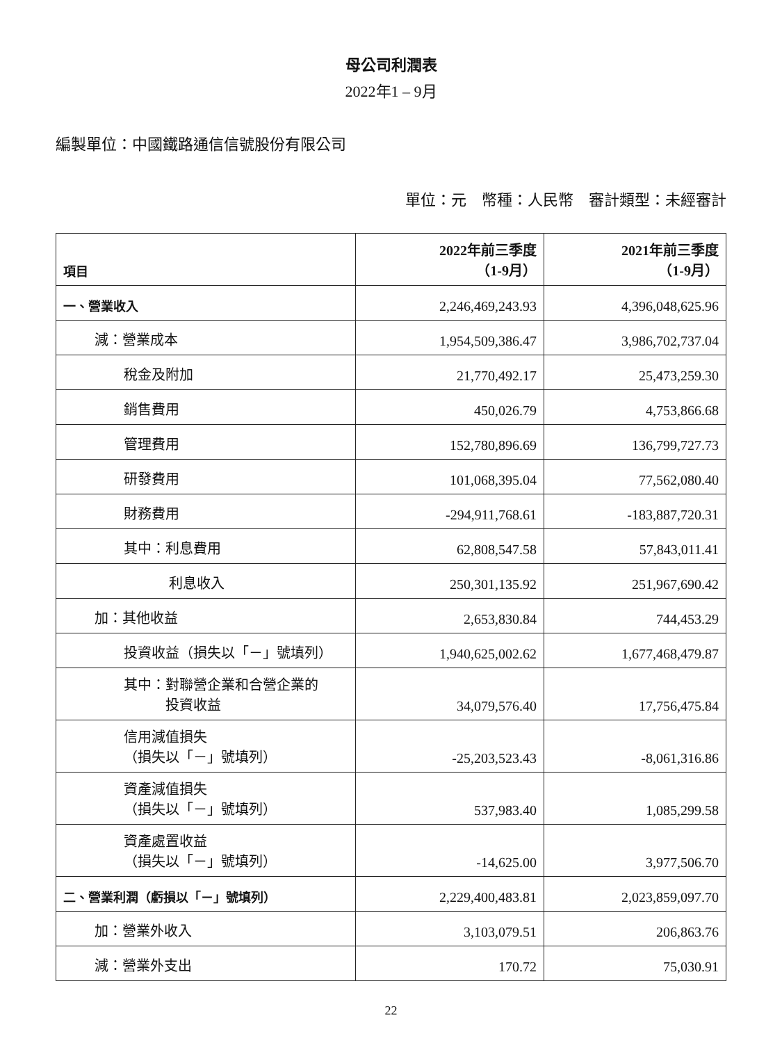母公司利潤表
2022年1 – 9月
編製單位：中國鐵路通信信號股份有限公司
單位：元　幣種：人民幣　審計類型：未經審計
| 項目 | 2022年前三季度 （1-9月） | 2021年前三季度 （1-9月） |
| --- | --- | --- |
| 一、營業收入 | 2,246,469,243.93 | 4,396,048,625.96 |
| 減：營業成本 | 1,954,509,386.47 | 3,986,702,737.04 |
| 稅金及附加 | 21,770,492.17 | 25,473,259.30 |
| 銷售費用 | 450,026.79 | 4,753,866.68 |
| 管理費用 | 152,780,896.69 | 136,799,727.73 |
| 研發費用 | 101,068,395.04 | 77,562,080.40 |
| 財務費用 | -294,911,768.61 | -183,887,720.31 |
| 其中：利息費用 | 62,808,547.58 | 57,843,011.41 |
| 利息收入 | 250,301,135.92 | 251,967,690.42 |
| 加：其他收益 | 2,653,830.84 | 744,453.29 |
| 投資收益（損失以「－」號填列） | 1,940,625,002.62 | 1,677,468,479.87 |
| 其中：對聯營企業和合營企業的 投資收益 | 34,079,576.40 | 17,756,475.84 |
| 信用減值損失 （損失以「－」號填列） | -25,203,523.43 | -8,061,316.86 |
| 資產減值損失 （損失以「－」號填列） | 537,983.40 | 1,085,299.58 |
| 資產處置收益 （損失以「－」號填列） | -14,625.00 | 3,977,506.70 |
| 二、營業利潤（虧損以「－」號填列） | 2,229,400,483.81 | 2,023,859,097.70 |
| 加：營業外收入 | 3,103,079.51 | 206,863.76 |
| 減：營業外支出 | 170.72 | 75,030.91 |
22